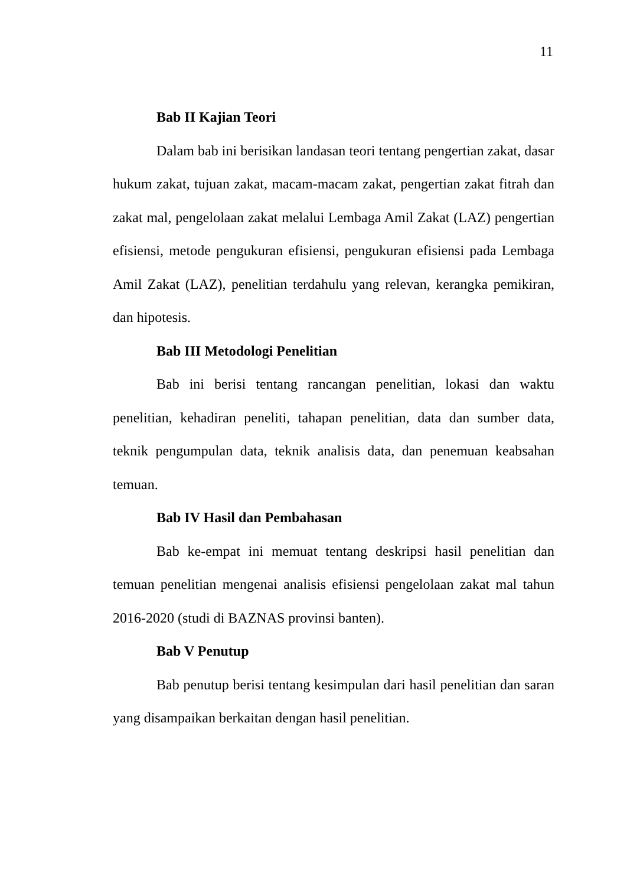11
Bab II Kajian Teori
Dalam bab ini berisikan landasan teori tentang pengertian zakat, dasar hukum zakat, tujuan zakat, macam-macam zakat, pengertian zakat fitrah dan zakat mal, pengelolaan zakat melalui Lembaga Amil Zakat (LAZ) pengertian efisiensi, metode pengukuran efisiensi, pengukuran efisiensi pada Lembaga Amil Zakat (LAZ), penelitian terdahulu yang relevan, kerangka pemikiran, dan hipotesis.
Bab III Metodologi Penelitian
Bab ini berisi tentang rancangan penelitian, lokasi dan waktu penelitian, kehadiran peneliti, tahapan penelitian, data dan sumber data, teknik pengumpulan data, teknik analisis data, dan penemuan keabsahan temuan.
Bab IV Hasil dan Pembahasan
Bab ke-empat ini memuat tentang deskripsi hasil penelitian dan temuan penelitian mengenai analisis efisiensi pengelolaan zakat mal tahun 2016-2020 (studi di BAZNAS provinsi banten).
Bab V Penutup
Bab penutup berisi tentang kesimpulan dari hasil penelitian dan saran yang disampaikan berkaitan dengan hasil penelitian.